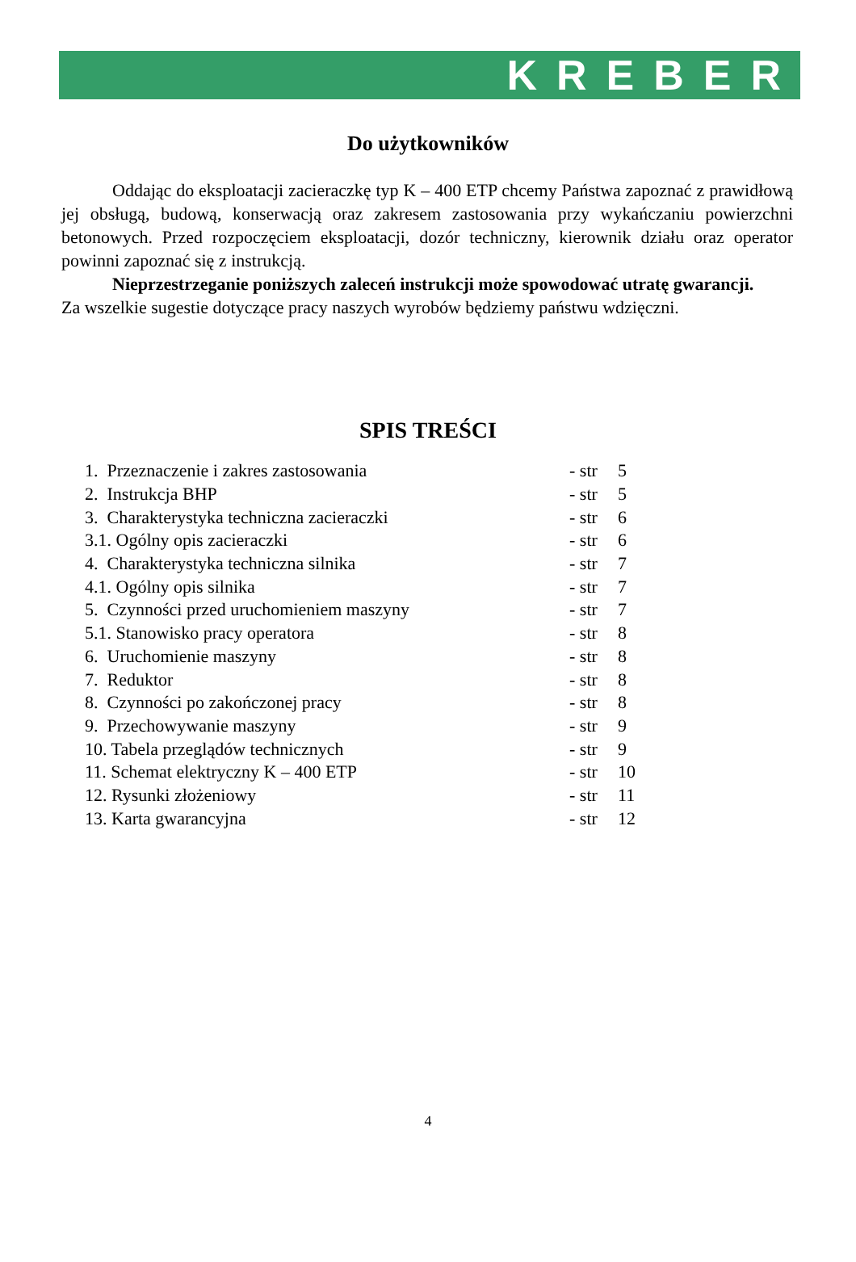KREBER
Do użytkowników
Oddając do eksploatacji zacieraczkę typ K – 400 ETP chcemy Państwa zapoznać z prawidłową jej obsługą, budową, konserwacją oraz zakresem zastosowania przy wykańczaniu powierzchni betonowych. Przed rozpoczęciem eksploatacji, dozór techniczny, kierownik działu oraz operator powinni zapoznać się z instrukcją.
Nieprzestrzeganie poniższych zaleceń instrukcji może spowodować utratę gwarancji.
Za wszelkie sugestie dotyczące pracy naszych wyrobów będziemy państwu wdzięczni.
SPIS TREŚCI
| 1. Przeznaczenie i zakres zastosowania | - str | 5 |
| 2. Instrukcja BHP | - str | 5 |
| 3. Charakterystyka techniczna zacieraczki | - str | 6 |
| 3.1. Ogólny opis zacieraczki | - str | 6 |
| 4. Charakterystyka techniczna silnika | - str | 7 |
| 4.1. Ogólny opis silnika | - str | 7 |
| 5. Czynności przed uruchomieniem maszyny | - str | 7 |
| 5.1. Stanowisko pracy operatora | - str | 8 |
| 6. Uruchomienie maszyny | - str | 8 |
| 7. Reduktor | - str | 8 |
| 8. Czynności po zakończonej pracy | - str | 8 |
| 9. Przechowywanie maszyny | - str | 9 |
| 10. Tabela przeglądów technicznych | - str | 9 |
| 11. Schemat elektryczny K – 400 ETP | - str | 10 |
| 12. Rysunki złożeniowy | - str | 11 |
| 13. Karta gwarancyjna | - str | 12 |
4